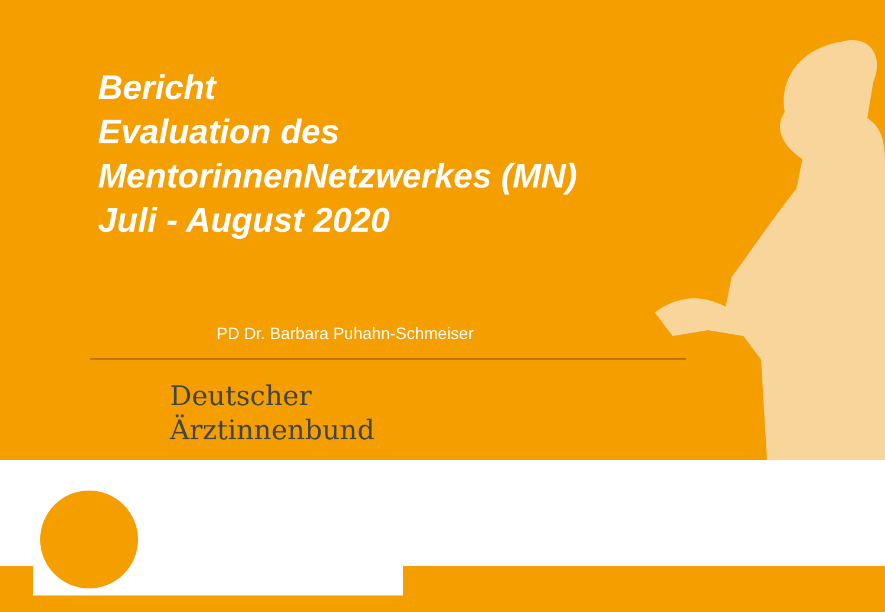Bericht
Evaluation des
MentorinnenNetzwerkes (MN)
Juli - August 2020
PD Dr. Barbara Puhahn-Schmeiser
Deutscher
Ärztinnenbund